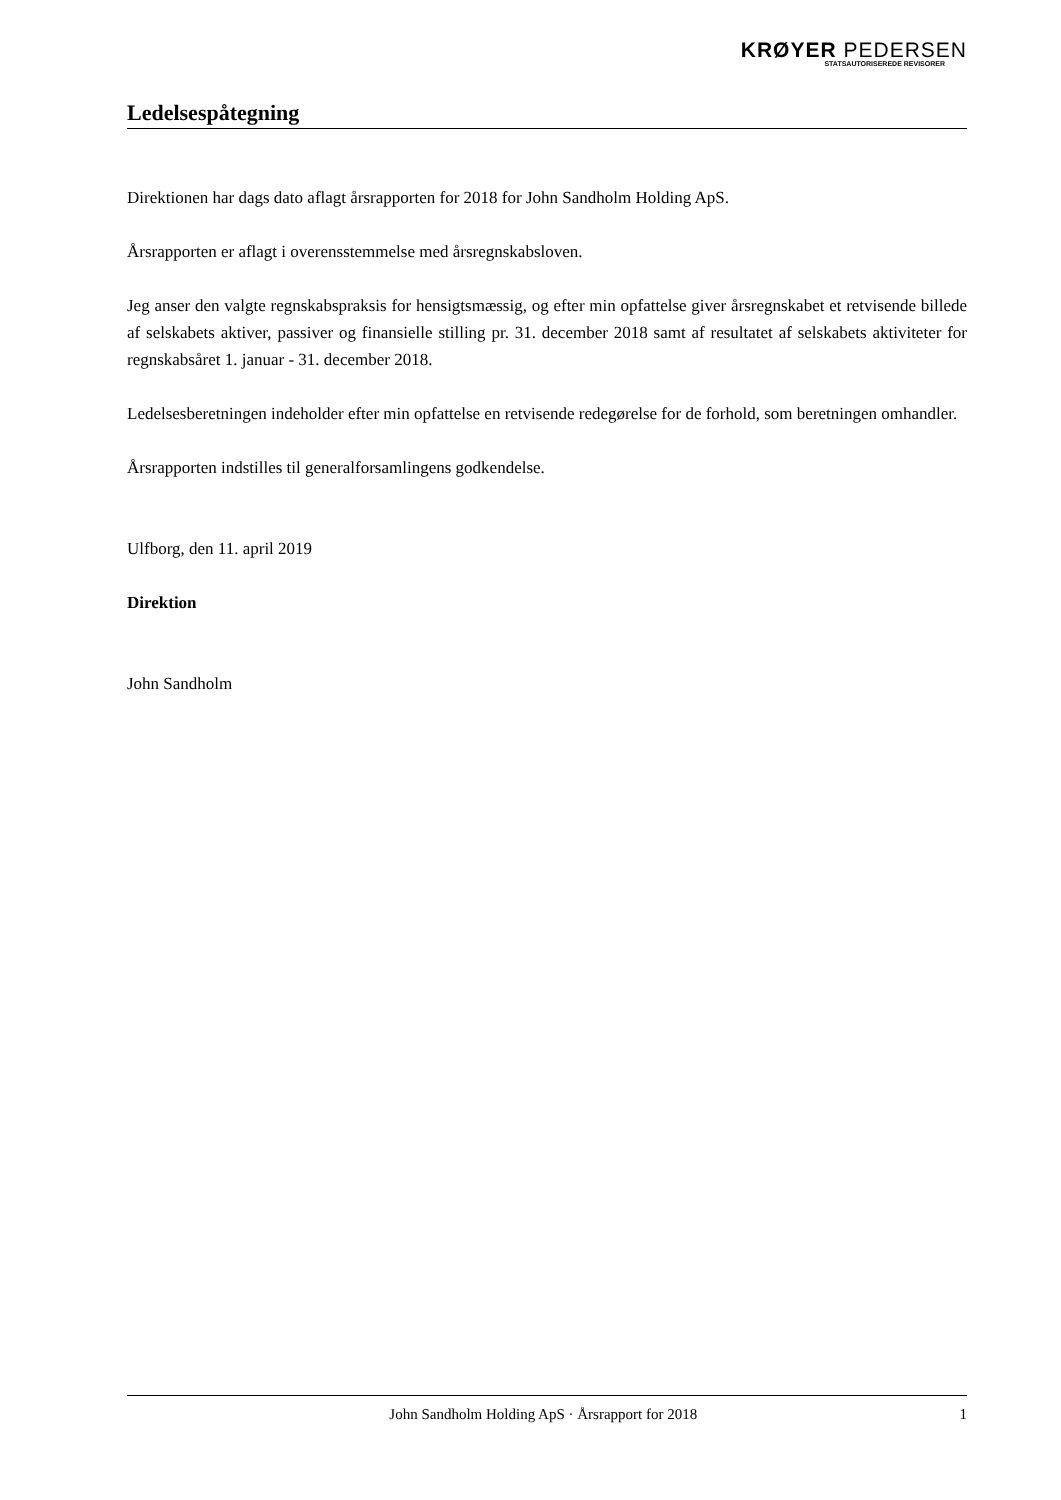KRØYER PEDERSEN
STATSAUTORISEREDE REVISORER
Ledelsespåtegning
Direktionen har dags dato aflagt årsrapporten for 2018 for John Sandholm Holding ApS.
Årsrapporten er aflagt i overensstemmelse med årsregnskabsloven.
Jeg anser den valgte regnskabspraksis for hensigtsmæssig, og efter min opfattelse giver årsregnskabet et retvisende billede af selskabets aktiver, passiver og finansielle stilling pr. 31. december 2018 samt af resultatet af selskabets aktiviteter for regnskabsåret 1. januar - 31. december 2018.
Ledelsesberetningen indeholder efter min opfattelse en retvisende redegørelse for de forhold, som beretningen omhandler.
Årsrapporten indstilles til generalforsamlingens godkendelse.
Ulfborg, den 11. april 2019
Direktion
John Sandholm
John Sandholm Holding ApS · Årsrapport for 2018 1